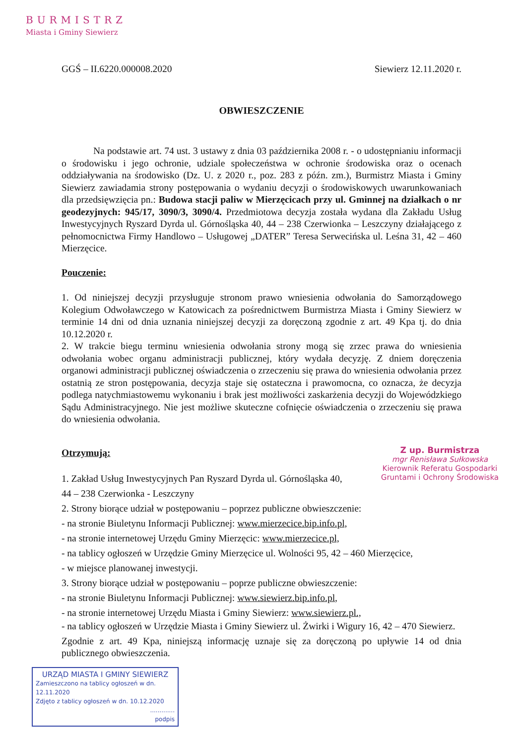BURMISTRZ
Miasta i Gminy Siewierz
GGŚ – II.6220.000008.2020 Siewierz 12.11.2020 r.
OBWIESZCZENIE
Na podstawie art. 74 ust. 3 ustawy z dnia 03 października 2008 r. - o udostępnianiu informacji o środowisku i jego ochronie, udziale społeczeństwa w ochronie środowiska oraz o ocenach oddziaływania na środowisko (Dz. U. z 2020 r., poz. 283 z późn. zm.), Burmistrz Miasta i Gminy Siewierz zawiadamia strony postępowania o wydaniu decyzji o środowiskowych uwarunkowaniach dla przedsięwzięcia pn.: Budowa stacji paliw w Mierzęcicach przy ul. Gminnej na działkach o nr geodezyjnych: 945/17, 3090/3, 3090/4. Przedmiotowa decyzja została wydana dla Zakładu Usług Inwestycyjnych Ryszard Dyrda ul. Górnośląska 40, 44 – 238 Czerwionka – Leszczyny działającego z pełnomocnictwa Firmy Handlowo – Usługowej „DATER” Teresa Serwecińska ul. Leśna 31, 42 – 460 Mierzęcice.
Pouczenie:
1. Od niniejszej decyzji przysługuje stronom prawo wniesienia odwołania do Samorządowego Kolegium Odwoławczego w Katowicach za pośrednictwem Burmistrza Miasta i Gminy Siewierz w terminie 14 dni od dnia uznania niniejszej decyzji za doręczoną zgodnie z art. 49 Kpa tj. do dnia 10.12.2020 r.
2. W trakcie biegu terminu wniesienia odwołania strony mogą się zrzec prawa do wniesienia odwołania wobec organu administracji publicznej, który wydała decyzję. Z dniem doręczenia organowi administracji publicznej oświadczenia o zrzeczeniu się prawa do wniesienia odwołania przez ostatnią ze stron postępowania, decyzja staje się ostateczna i prawomocna, co oznacza, że decyzja podlega natychmiastowemu wykonaniu i brak jest możliwości zaskarżenia decyzji do Wojewódzkiego Sądu Administracyjnego. Nie jest możliwe skuteczne cofnięcie oświadczenia o zrzeczeniu się prawa do wniesienia odwołania.
Z up. Burmistrza
mgr Renisława Sułkowska
Kierownik Referatu Gospodarki
Gruntami i Ochrony Środowiska
Otrzymują:
1. Zakład Usług Inwestycyjnych Pan Ryszard Dyrda ul. Górnośląska 40,
44 – 238 Czerwionka - Leszczyny
2. Strony biorące udział w postępowaniu – poprzez publiczne obwieszczenie:
- na stronie Biuletynu Informacji Publicznej: www.mierzecice.bip.info.pl,
- na stronie internetowej Urzędu Gminy Mierzęcic: www.mierzecice.pl,
- na tablicy ogłoszeń w Urzędzie Gminy Mierzęcice ul. Wolności 95, 42 – 460 Mierzęcice,
- w miejsce planowanej inwestycji.
3. Strony biorące udział w postępowaniu – poprze publiczne obwieszczenie:
- na stronie Biuletynu Informacji Publicznej: www.siewierz.bip.info.pl,
- na stronie internetowej Urzędu Miasta i Gminy Siewierz: www.siewierz.pl.,
- na tablicy ogłoszeń w Urzędzie Miasta i Gminy Siewierz ul. Żwirki i Wigury 16, 42 – 470 Siewierz.
Zgodnie z art. 49 Kpa, niniejszą informację uznaje się za doręczoną po upływie 14 od dnia publicznego obwieszczenia.
URZĄD MIASTA I GMINY SIEWIERZ
Zamieszczono na tablicy ogłoszeń w dn. 12.11.2020
Zdjęto z tablicy ogłoszeń w dn. 10.12.2020
.............
podpis